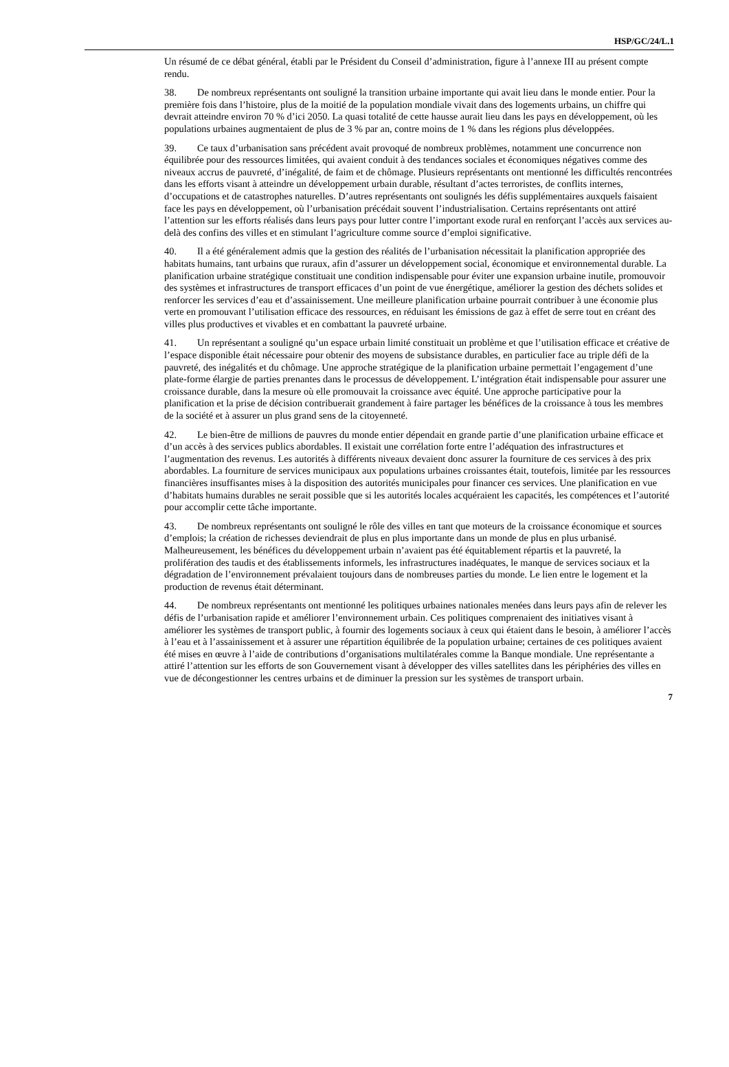HSP/GC/24/L.1
Un résumé de ce débat général, établi par le Président du Conseil d’administration, figure à l’annexe III au présent compte rendu.
38. De nombreux représentants ont souligné la transition urbaine importante qui avait lieu dans le monde entier. Pour la première fois dans l’histoire, plus de la moitié de la population mondiale vivait dans des logements urbains, un chiffre qui devrait atteindre environ 70 % d’ici 2050. La quasi totalité de cette hausse aurait lieu dans les pays en développement, où les populations urbaines augmentaient de plus de 3 % par an, contre moins de 1 % dans les régions plus développées.
39. Ce taux d’urbanisation sans précédent avait provoqué de nombreux problèmes, notamment une concurrence non équilibrée pour des ressources limitées, qui avaient conduit à des tendances sociales et économiques négatives comme des niveaux accrus de pauvreté, d’inégalité, de faim et de chômage. Plusieurs représentants ont mentionné les difficultés rencontrées dans les efforts visant à atteindre un développement urbain durable, résultant d’actes terroristes, de conflits internes, d’occupations et de catastrophes naturelles. D’autres représentants ont soulignés les défis supplémentaires auxquels faisaient face les pays en développement, où l’urbanisation précédait souvent l’industrialisation. Certains représentants ont attiré l’attention sur les efforts réalisés dans leurs pays pour lutter contre l’important exode rural en renforçant l’accès aux services au-delà des confins des villes et en stimulant l’agriculture comme source d’emploi significative.
40. Il a été généralement admis que la gestion des réalités de l’urbanisation nécessitait la planification appropriée des habitats humains, tant urbains que ruraux, afin d’assurer un développement social, économique et environnemental durable. La planification urbaine stratégique constituait une condition indispensable pour éviter une expansion urbaine inutile, promouvoir des systèmes et infrastructures de transport efficaces d’un point de vue énergétique, améliorer la gestion des déchets solides et renforcer les services d’eau et d’assainissement. Une meilleure planification urbaine pourrait contribuer à une économie plus verte en promouvant l’utilisation efficace des ressources, en réduisant les émissions de gaz à effet de serre tout en créant des villes plus productives et vivables et en combattant la pauvreté urbaine.
41. Un représentant a souligné qu’un espace urbain limité constituait un problème et que l’utilisation efficace et créative de l’espace disponible était nécessaire pour obtenir des moyens de subsistance durables, en particulier face au triple défi de la pauvreté, des inégalités et du chômage. Une approche stratégique de la planification urbaine permettait l’engagement d’une plate-forme élargie de parties prenantes dans le processus de développement. L’intégration était indispensable pour assurer une croissance durable, dans la mesure où elle promouvait la croissance avec équité. Une approche participative pour la planification et la prise de décision contribuerait grandement à faire partager les bénéfices de la croissance à tous les membres de la société et à assurer un plus grand sens de la citoyenneté.
42. Le bien-être de millions de pauvres du monde entier dépendait en grande partie d’une planification urbaine efficace et d’un accès à des services publics abordables. Il existait une corrélation forte entre l’adéquation des infrastructures et l’augmentation des revenus. Les autorités à différents niveaux devaient donc assurer la fourniture de ces services à des prix abordables. La fourniture de services municipaux aux populations urbaines croissantes était, toutefois, limitée par les ressources financières insuffisantes mises à la disposition des autorités municipales pour financer ces services. Une planification en vue d’habitats humains durables ne serait possible que si les autorités locales acquéraient les capacités, les compétences et l’autorité pour accomplir cette tâche importante.
43. De nombreux représentants ont souligné le rôle des villes en tant que moteurs de la croissance économique et sources d’emplois; la création de richesses deviendrait de plus en plus importante dans un monde de plus en plus urbanisé. Malheureusement, les bénéfices du développement urbain n’avaient pas été équitablement répartis et la pauvreté, la prolifération des taudis et des établissements informels, les infrastructures inadéquates, le manque de services sociaux et la dégradation de l’environnement prévalaient toujours dans de nombreuses parties du monde. Le lien entre le logement et la production de revenus était déterminant.
44. De nombreux représentants ont mentionné les politiques urbaines nationales menées dans leurs pays afin de relever les défis de l’urbanisation rapide et améliorer l’environnement urbain. Ces politiques comprenaient des initiatives visant à améliorer les systèmes de transport public, à fournir des logements sociaux à ceux qui étaient dans le besoin, à améliorer l’accès à l’eau et à l’assainissement et à assurer une répartition équilibrée de la population urbaine; certaines de ces politiques avaient été mises en œuvre à l’aide de contributions d’organisations multilatérales comme la Banque mondiale. Une représentante a attiré l’attention sur les efforts de son Gouvernement visant à développer des villes satellites dans les périphéries des villes en vue de décongestionner les centres urbains et de diminuer la pression sur les systèmes de transport urbain.
7